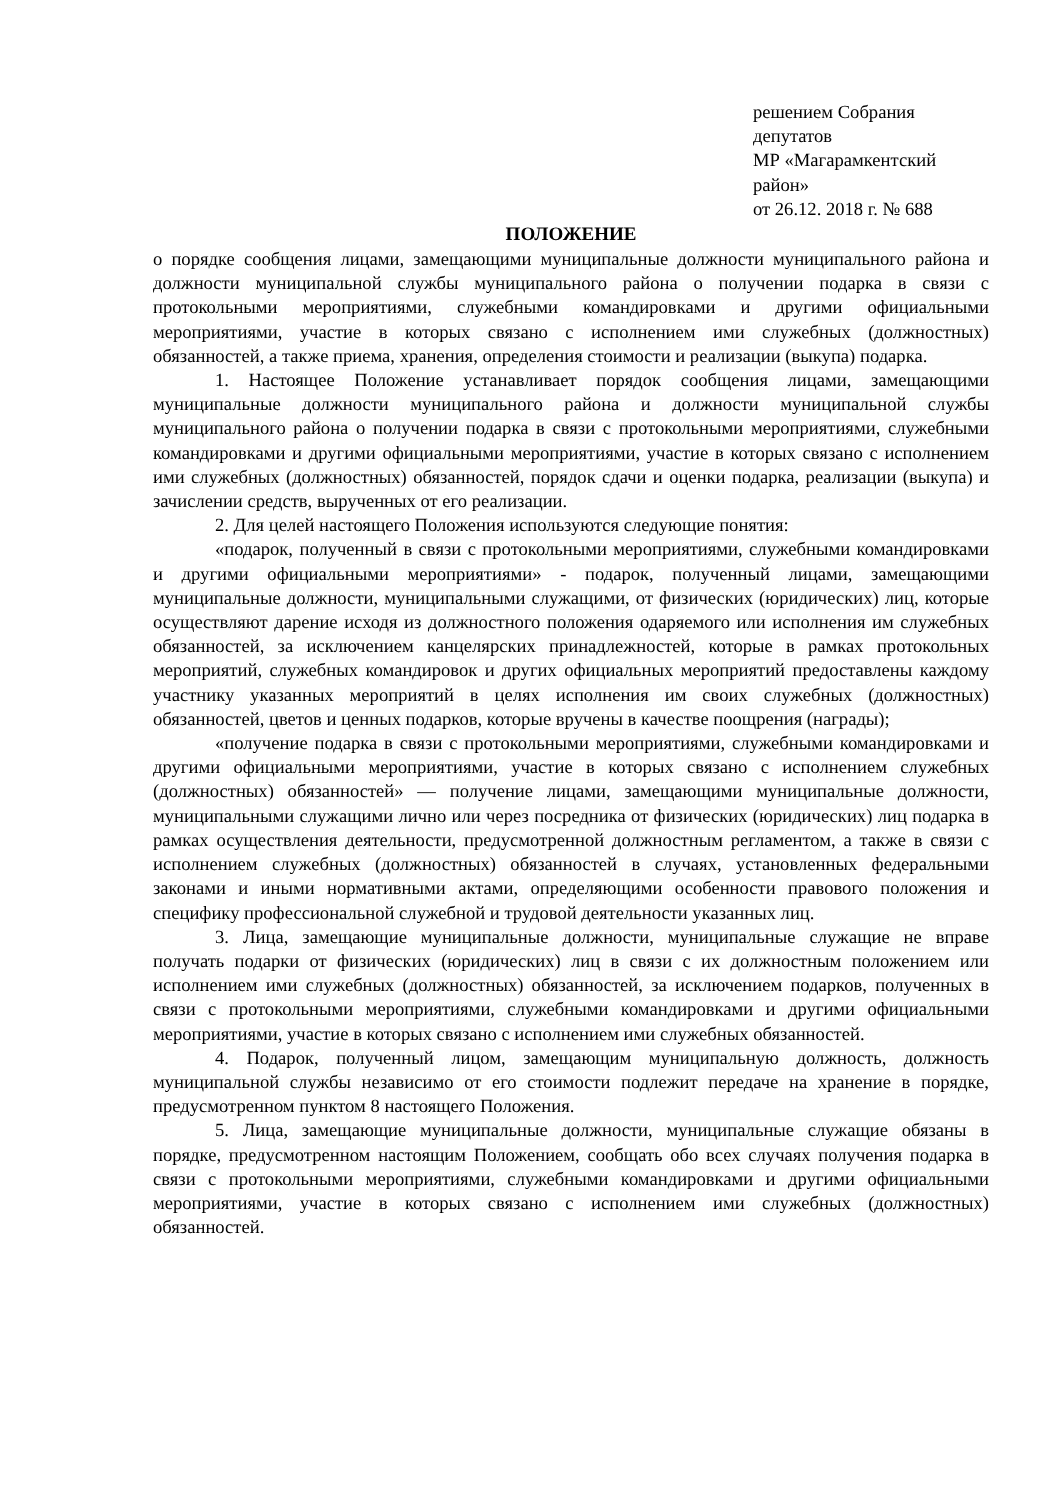решением Собрания депутатов
МР «Магарамкентский район»
от 26.12. 2018 г. № 688
ПОЛОЖЕНИЕ
о порядке сообщения лицами, замещающими муниципальные должности муниципального района и должности муниципальной службы муниципального района о получении подарка в связи с протокольными мероприятиями, служебными командировками и другими официальными мероприятиями, участие в которых связано с исполнением ими служебных (должностных) обязанностей, а также приема, хранения, определения стоимости и реализации (выкупа) подарка.
1. Настоящее Положение устанавливает порядок сообщения лицами, замещающими муниципальные должности муниципального района и должности муниципальной службы муниципального района о получении подарка в связи с протокольными мероприятиями, служебными командировками и другими официальными мероприятиями, участие в которых связано с исполнением ими служебных (должностных) обязанностей, порядок сдачи и оценки подарка, реализации (выкупа) и зачислении средств, вырученных от его реализации.
2. Для целей настоящего Положения используются следующие понятия:
«подарок, полученный в связи с протокольными мероприятиями, служебными командировками и другими официальными мероприятиями» - подарок, полученный лицами, замещающими муниципальные должности, муниципальными служащими, от физических (юридических) лиц, которые осуществляют дарение исходя из должностного положения одаряемого или исполнения им служебных обязанностей, за исключением канцелярских принадлежностей, которые в рамках протокольных мероприятий, служебных командировок и других официальных мероприятий предоставлены каждому участнику указанных мероприятий в целях исполнения им своих служебных (должностных) обязанностей, цветов и ценных подарков, которые вручены в качестве поощрения (награды);
«получение подарка в связи с протокольными мероприятиями, служебными командировками и другими официальными мероприятиями, участие в которых связано с исполнением служебных (должностных) обязанностей» — получение лицами, замещающими муниципальные должности, муниципальными служащими лично или через посредника от физических (юридических) лиц подарка в рамках осуществления деятельности, предусмотренной должностным регламентом, а также в связи с исполнением служебных (должностных) обязанностей в случаях, установленных федеральными законами и иными нормативными актами, определяющими особенности правового положения и специфику профессиональной служебной и трудовой деятельности указанных лиц.
3. Лица, замещающие муниципальные должности, муниципальные служащие не вправе получать подарки от физических (юридических) лиц в связи с их должностным положением или исполнением ими служебных (должностных) обязанностей, за исключением подарков, полученных в связи с протокольными мероприятиями, служебными командировками и другими официальными мероприятиями, участие в которых связано с исполнением ими служебных обязанностей.
4. Подарок, полученный лицом, замещающим муниципальную должность, должность муниципальной службы независимо от его стоимости подлежит передаче на хранение в порядке, предусмотренном пунктом 8 настоящего Положения.
5. Лица, замещающие муниципальные должности, муниципальные служащие обязаны в порядке, предусмотренном настоящим Положением, сообщать обо всех случаях получения подарка в связи с протокольными мероприятиями, служебными командировками и другими официальными мероприятиями, участие в которых связано с исполнением ими служебных (должностных) обязанностей.